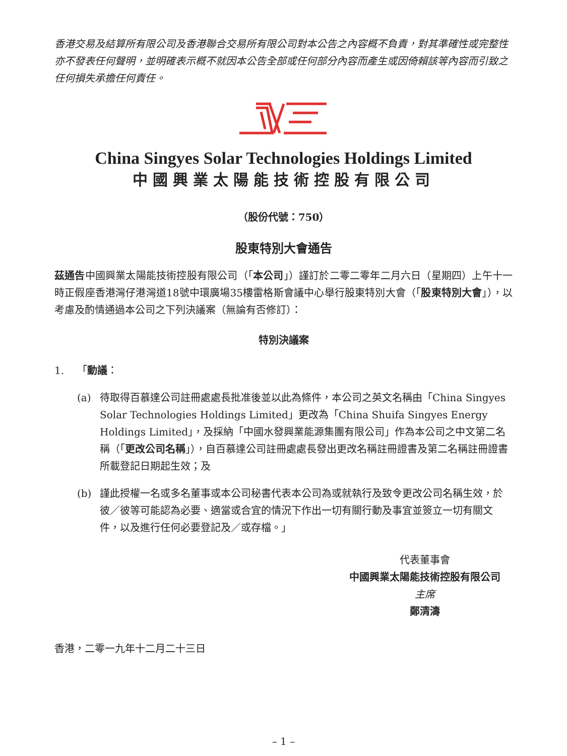香港交易及結算所有限公司及香港聯合交易所有限公司對本公告之內容概不負責，對其準確性或完整性亦不發表任何聲明，並明確表示概不就因本公告全部或任何部分內容而產生或因倚賴該等內容而引致之任何損失承擔任何責任。
China Singyes Solar Technologies Holdings Limited
中國興業太陽能技術控股有限公司
（股份代號：750）
股東特別大會通告
茲通告中國興業太陽能技術控股有限公司（「本公司」）謹訂於二零二零年二月六日（星期四）上午十一時正假座香港灣仔港灣道18號中環廣場35樓雷格斯會議中心舉行股東特別大會（「股東特別大會」），以考慮及酌情通過本公司之下列決議案（無論有否修訂）：
特別決議案
1. 「動議：
(a) 待取得百慕達公司註冊處處長批准後並以此為條件，本公司之英文名稱由「China Singyes Solar Technologies Holdings Limited」更改為「China Shuifa Singyes Energy Holdings Limited」，及採納「中國水發興業能源集團有限公司」作為本公司之中文第二名稱（「更改公司名稱」），自百慕達公司註冊處處長發出更改名稱註冊證書及第二名稱註冊證書所載登記日期起生效；及
(b) 謹此授權一名或多名董事或本公司秘書代表本公司為或就執行及致令更改公司名稱生效，於彼／彼等可能認為必要、適當或合宜的情況下作出一切有關行動及事宜並簽立一切有關文件，以及進行任何必要登記及／或存檔。」
代表董事會
中國興業太陽能技術控股有限公司
主席
鄭清濤
香港，二零一九年十二月二十三日
– 1 –